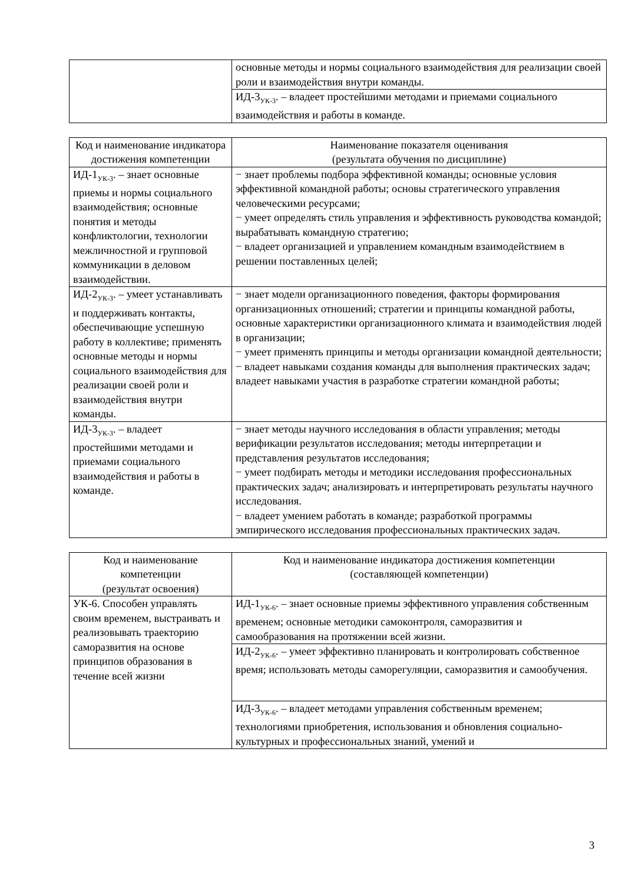| | основные методы и нормы социального взаимодействия для реализации своей роли и взаимодействия внутри команды. |
| | ИД-3<sub>УК-3</sub>. – владеет простейшими методами и приемами социального взаимодействия и работы в команде. |
| Код и наименование индикатора достижения компетенции | Наименование показателя оценивания (результата обучения по дисциплине) |
| ИД-1<sub>УК-3</sub>. – знает основные приемы и нормы социального взаимодействия; основные понятия и методы конфликтологии, технологии межличностной и групповой коммуникации в деловом взаимодействии. | − знает проблемы подбора эффективной команды; основные условия эффективной командной работы; основы стратегического управления человеческими ресурсами; − умеет определять стиль управления и эффективность руководства командой; вырабатывать командную стратегию; − владеет организацией и управлением командным взаимодействием в решении поставленных целей; |
| ИД-2<sub>УК-3</sub>. – умеет устанавливать и поддерживать контакты, обеспечивающие успешную работу в коллективе; применять основные методы и нормы социального взаимодействия для реализации своей роли и взаимодействия внутри команды. | − знает модели организационного поведения, факторы формирования организационных отношений; стратегии и принципы командной работы, основные характеристики организационного климата и взаимодействия людей в организации; − умеет применять принципы и методы организации командной деятельности; − владеет навыками создания команды для выполнения практических задач; владеет навыками участия в разработке стратегии командной работы; |
| ИД-3<sub>УК-3</sub>. – владеет простейшими методами и приемами социального взаимодействия и работы в команде. | − знает методы научного исследования в области управления; методы верификации результатов исследования; методы интерпретации и представления результатов исследования; − умеет подбирать методы и методики исследования профессиональных практических задач; анализировать и интерпретировать результаты научного исследования. − владеет умением работать в команде; разработкой программы эмпирического исследования профессиональных практических задач. |
| Код и наименование компетенции (результат освоения) | Код и наименование индикатора достижения компетенции (составляющей компетенции) |
| УК-6. Способен управлять своим временем, выстраивать и реализовывать траекторию саморазвития на основе принципов образования в течение всей жизни | ИД-1<sub>УК-6</sub>. – знает основные приемы эффективного управления собственным временем; основные методики самоконтроля, саморазвития и самообразования на протяжении всей жизни. |
| | ИД-2<sub>УК-6</sub>. – умеет эффективно планировать и контролировать собственное время; использовать методы саморегуляции, саморазвития и самообучения. |
| | ИД-3<sub>УК-6</sub>. – владеет методами управления собственным временем; технологиями приобретения, использования и обновления социально-культурных и профессиональных знаний, умений и |
3